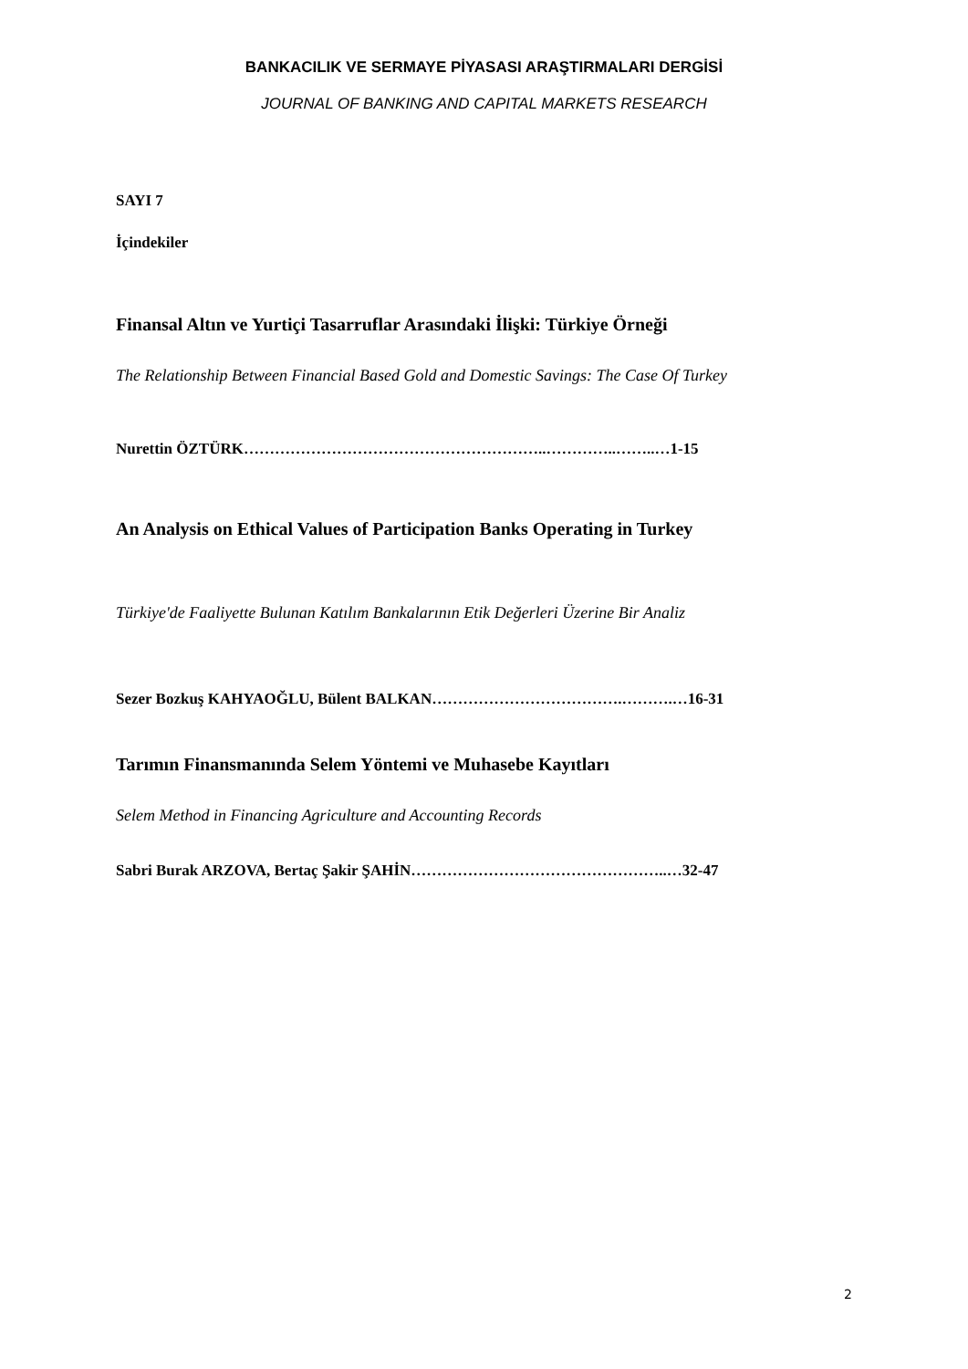BANKACILIK VE SERMAYE PİYASASI ARAŞTIRMALARI DERGİSİ
JOURNAL OF BANKING AND CAPITAL MARKETS RESEARCH
SAYI 7
İçindekiler
Finansal Altın ve Yurtiçi Tasarruflar Arasındaki İlişki: Türkiye Örneği
The Relationship Between Financial Based Gold and Domestic Savings: The Case Of Turkey
Nurettin ÖZTÜRK…………………………………………………..…………..……..…1-15
An Analysis on Ethical Values of Participation Banks Operating in Turkey
Türkiye'de Faaliyette Bulunan Katılım Bankalarının Etik Değerleri Üzerine Bir Analiz
Sezer Bozkuş KAHYAOĞLU, Bülent BALKAN……………………………….……….…16-31
Tarımın Finansmanında Selem Yöntemi ve Muhasebe Kayıtları
Selem Method in Financing Agriculture and Accounting Records
Sabri Burak ARZOVA, Bertaç Şakir ŞAHİN…………………………………………..…32-47
2